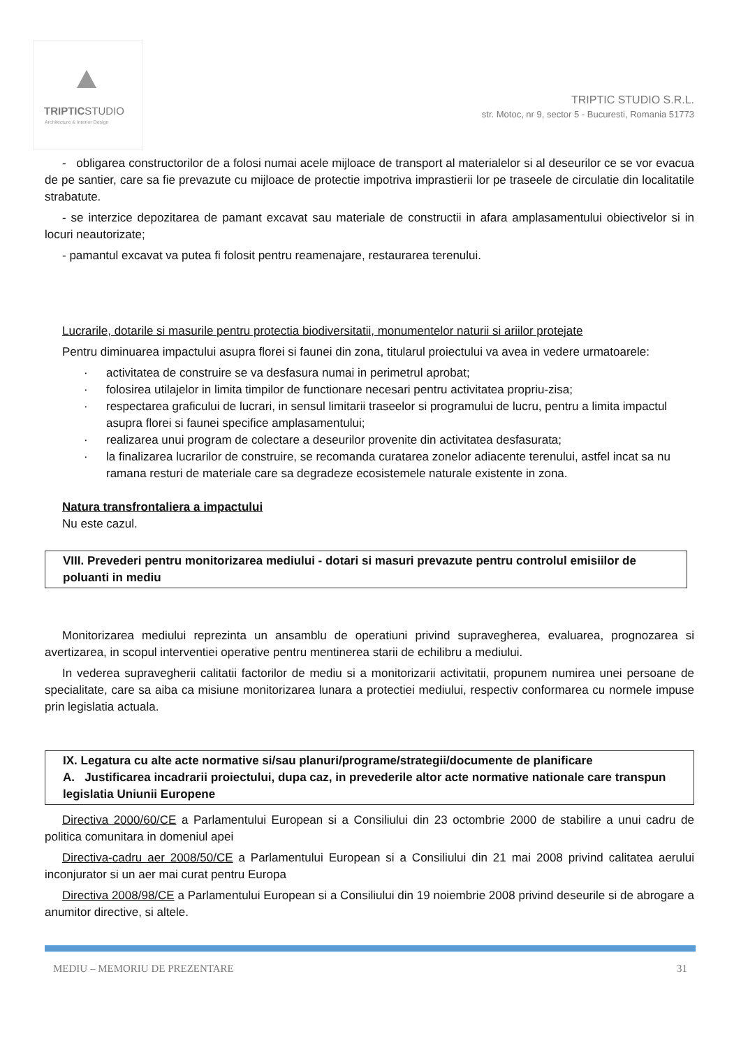TRIPTICSTUDIO
Architecture & Interior Design
TRIPTIC STUDIO S.R.L.
str. Motoc, nr 9, sector 5 - Bucuresti, Romania 51773
- obligarea constructorilor de a folosi numai acele mijloace de transport al materialelor si al deseurilor ce se vor evacua de pe santier, care sa fie prevazute cu mijloace de protectie impotriva imprastierii lor pe traseele de circulatie din localitatile strabatute.
- se interzice depozitarea de pamant excavat sau materiale de constructii in afara amplasamentului obiectivelor si in locuri neautorizate;
- pamantul excavat va putea fi folosit pentru reamenajare, restaurarea terenului.
Lucrarile, dotarile si masurile pentru protectia biodiversitatii, monumentelor naturii si ariilor protejate
Pentru diminuarea impactului asupra florei si faunei din zona, titularul proiectului va avea in vedere urmatoarele:
· activitatea de construire se va desfasura numai in perimetrul aprobat;
· folosirea utilajelor in limita timpilor de functionare necesari pentru activitatea propriu-zisa;
· respectarea graficului de lucrari, in sensul limitarii traseelor si programului de lucru, pentru a limita impactul asupra florei si faunei specifice amplasamentului;
· realizarea unui program de colectare a deseurilor provenite din activitatea desfasurata;
· la finalizarea lucrarilor de construire, se recomanda curatarea zonelor adiacente terenului, astfel incat sa nu ramana resturi de materiale care sa degradeze ecosistemele naturale existente in zona.
Natura transfrontaliera a impactului
Nu este cazul.
VIII. Prevederi pentru monitorizarea mediului - dotari si masuri prevazute pentru controlul emisiilor de poluanti in mediu
Monitorizarea mediului reprezinta un ansamblu de operatiuni privind supravegherea, evaluarea, prognozarea si avertizarea, in scopul interventiei operative pentru mentinerea starii de echilibru a mediului.
In vederea supravegherii calitatii factorilor de mediu si a monitorizarii activitatii, propunem numirea unei persoane de specialitate, care sa aiba ca misiune monitorizarea lunara a protectiei mediului, respectiv conformarea cu normele impuse prin legislatia actuala.
IX. Legatura cu alte acte normative si/sau planuri/programe/strategii/documente de planificare
A. Justificarea incadrarii proiectului, dupa caz, in prevederile altor acte normative nationale care transpun legislatia Uniunii Europene
Directiva 2000/60/CE a Parlamentului European si a Consiliului din 23 octombrie 2000 de stabilire a unui cadru de politica comunitara in domeniul apei
Directiva-cadru aer 2008/50/CE a Parlamentului European si a Consiliului din 21 mai 2008 privind calitatea aerului inconjurator si un aer mai curat pentru Europa
Directiva 2008/98/CE a Parlamentului European si a Consiliului din 19 noiembrie 2008 privind deseurile si de abrogare a anumitor directive, si altele.
MEDIU – MEMORIU DE PREZENTARE 31